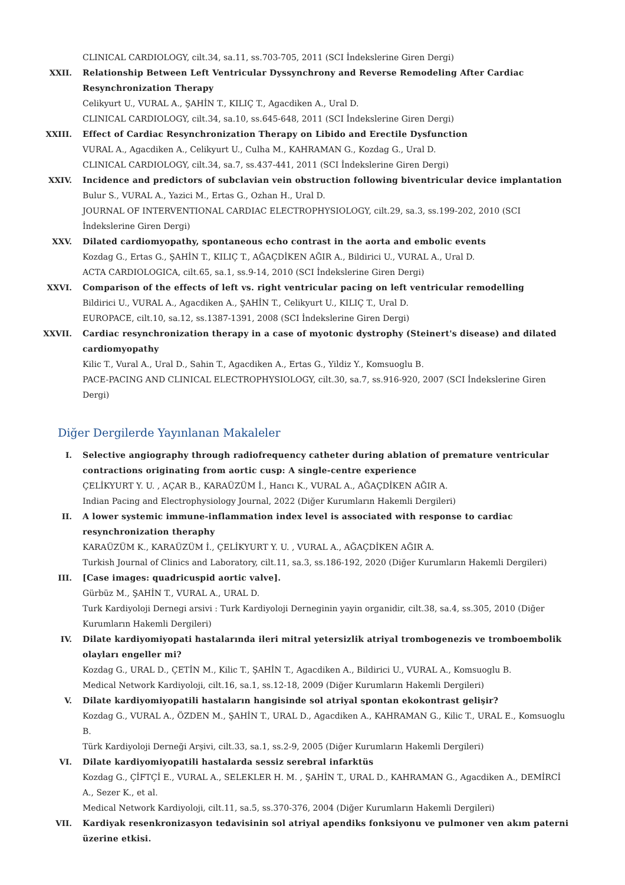CLINICAL CARDIOLOGY, cilt.34, sa.11, ss.703-705, 2011 (SCI İndekslerine Giren Dergi)
XXII. Relationship Between Left Ventricular Dyssynchrony and Reverse Remodeling After Cardiac Resynchronization Therapy
Celikyurt U., VURAL A., ŞAHİN T., KILIÇ T., Agacdiken A., Ural D.
CLINICAL CARDIOLOGY, cilt.34, sa.10, ss.645-648, 2011 (SCI İndekslerine Giren Dergi)
XXIII. Effect of Cardiac Resynchronization Therapy on Libido and Erectile Dysfunction
VURAL A., Agacdiken A., Celikyurt U., Culha M., KAHRAMAN G., Kozdag G., Ural D.
CLINICAL CARDIOLOGY, cilt.34, sa.7, ss.437-441, 2011 (SCI İndekslerine Giren Dergi)
XXIV. Incidence and predictors of subclavian vein obstruction following biventricular device implantation
Bulur S., VURAL A., Yazici M., Ertas G., Ozhan H., Ural D.
JOURNAL OF INTERVENTIONAL CARDIAC ELECTROPHYSIOLOGY, cilt.29, sa.3, ss.199-202, 2010 (SCI İndekslerine Giren Dergi)
XXV. Dilated cardiomyopathy, spontaneous echo contrast in the aorta and embolic events
Kozdag G., Ertas G., ŞAHİN T., KILIÇ T., AĞAÇDİKEN AĞIR A., Bildirici U., VURAL A., Ural D.
ACTA CARDIOLOGICA, cilt.65, sa.1, ss.9-14, 2010 (SCI İndekslerine Giren Dergi)
XXVI. Comparison of the effects of left vs. right ventricular pacing on left ventricular remodelling
Bildirici U., VURAL A., Agacdiken A., ŞAHİN T., Celikyurt U., KILIÇ T., Ural D.
EUROPACE, cilt.10, sa.12, ss.1387-1391, 2008 (SCI İndekslerine Giren Dergi)
XXVII. Cardiac resynchronization therapy in a case of myotonic dystrophy (Steinert's disease) and dilated cardiomyopathy
Kilic T., Vural A., Ural D., Sahin T., Agacdiken A., Ertas G., Yildiz Y., Komsuoglu B.
PACE-PACING AND CLINICAL ELECTROPHYSIOLOGY, cilt.30, sa.7, ss.916-920, 2007 (SCI İndekslerine Giren Dergi)
Diğer Dergilerde Yayınlanan Makaleler
I. Selective angiography through radiofrequency catheter during ablation of premature ventricular contractions originating from aortic cusp: A single-centre experience
ÇELİKYURT Y. U. , AÇAR B., KARAÜZÜM İ., Hancı K., VURAL A., AĞAÇDİKEN AĞIR A.
Indian Pacing and Electrophysiology Journal, 2022 (Diğer Kurumların Hakemli Dergileri)
II. A lower systemic immune-inflammation index level is associated with response to cardiac resynchronization theraphy
KARAÜZÜM K., KARAÜZÜM İ., ÇELİKYURT Y. U. , VURAL A., AĞAÇDİKEN AĞIR A.
Turkish Journal of Clinics and Laboratory, cilt.11, sa.3, ss.186-192, 2020 (Diğer Kurumların Hakemli Dergileri)
III. [Case images: quadricuspid aortic valve].
Gürbüz M., ŞAHİN T., VURAL A., URAL D.
Turk Kardiyoloji Dernegi arsivi : Turk Kardiyoloji Derneginin yayin organidir, cilt.38, sa.4, ss.305, 2010 (Diğer Kurumların Hakemli Dergileri)
IV. Dilate kardiyomiyopati hastalarında ileri mitral yetersizlik atriyal trombogenezis ve tromboembolik olayları engeller mi?
Kozdag G., URAL D., ÇETİN M., Kilic T., ŞAHİN T., Agacdiken A., Bildirici U., VURAL A., Komsuoglu B.
Medical Network Kardiyoloji, cilt.16, sa.1, ss.12-18, 2009 (Diğer Kurumların Hakemli Dergileri)
V. Dilate kardiyomiyopatili hastaların hangisinde sol atriyal spontan ekokontrast gelişir?
Kozdag G., VURAL A., ÖZDEN M., ŞAHİN T., URAL D., Agacdiken A., KAHRAMAN G., Kilic T., URAL E., Komsuoglu B.
Türk Kardiyoloji Derneği Arşivi, cilt.33, sa.1, ss.2-9, 2005 (Diğer Kurumların Hakemli Dergileri)
VI. Dilate kardiyomiyopatili hastalarda sessiz serebral infarktüs
Kozdag G., ÇİFTÇİ E., VURAL A., SELEKLER H. M. , ŞAHİN T., URAL D., KAHRAMAN G., Agacdiken A., DEMİRCİ A., Sezer K., et al.
Medical Network Kardiyoloji, cilt.11, sa.5, ss.370-376, 2004 (Diğer Kurumların Hakemli Dergileri)
VII. Kardiyak resenkronizasyon tedavisinin sol atriyal apendiks fonksiyonu ve pulmoner ven akım paterni üzerine etkisi.